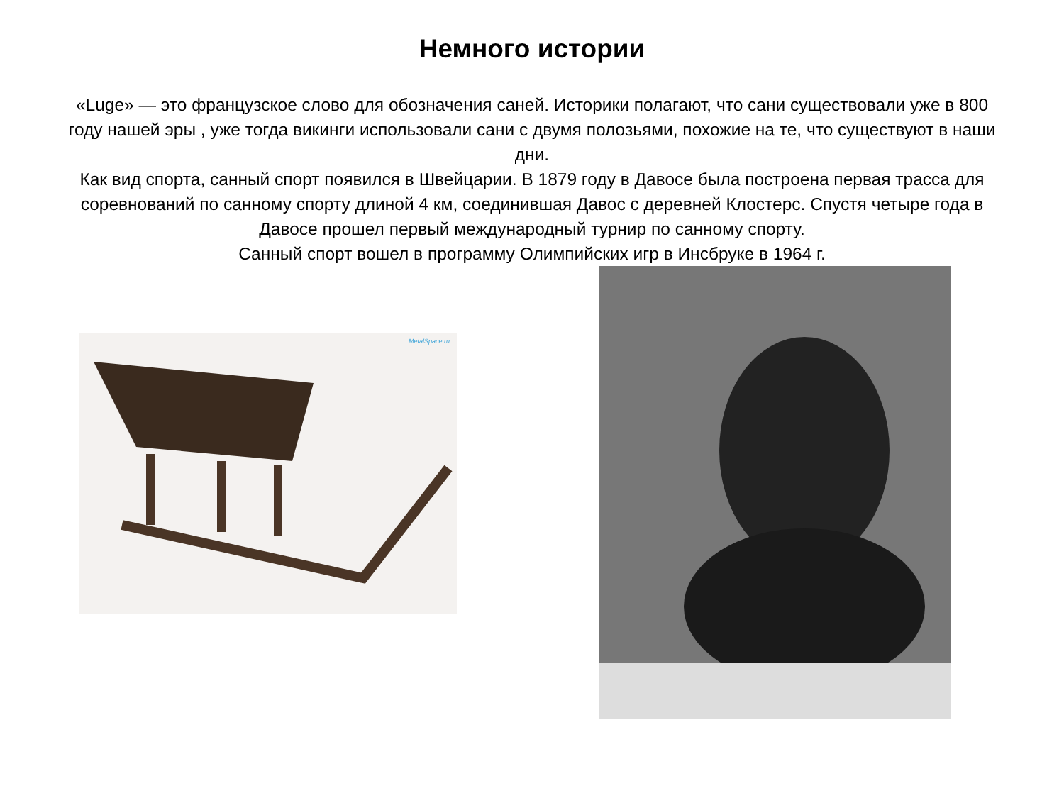Немного истории
«Luge» — это французское слово для обозначения саней. Историки полагают, что сани существовали уже в 800 году нашей эры , уже тогда викинги использовали сани с двумя полозьями, похожие на те, что существуют в наши дни.
Как вид спорта, санный спорт появился в Швейцарии. В 1879 году в Давосе была построена первая трасса для соревнований по санному спорту длиной 4 км, соединившая Давос с деревней Клостерс. Спустя четыре года в Давосе прошел первый международный турнир по санному спорту.
Санный спорт вошел в программу Олимпийских игр в Инсбруке в 1964 г.
MetalSpace.ru